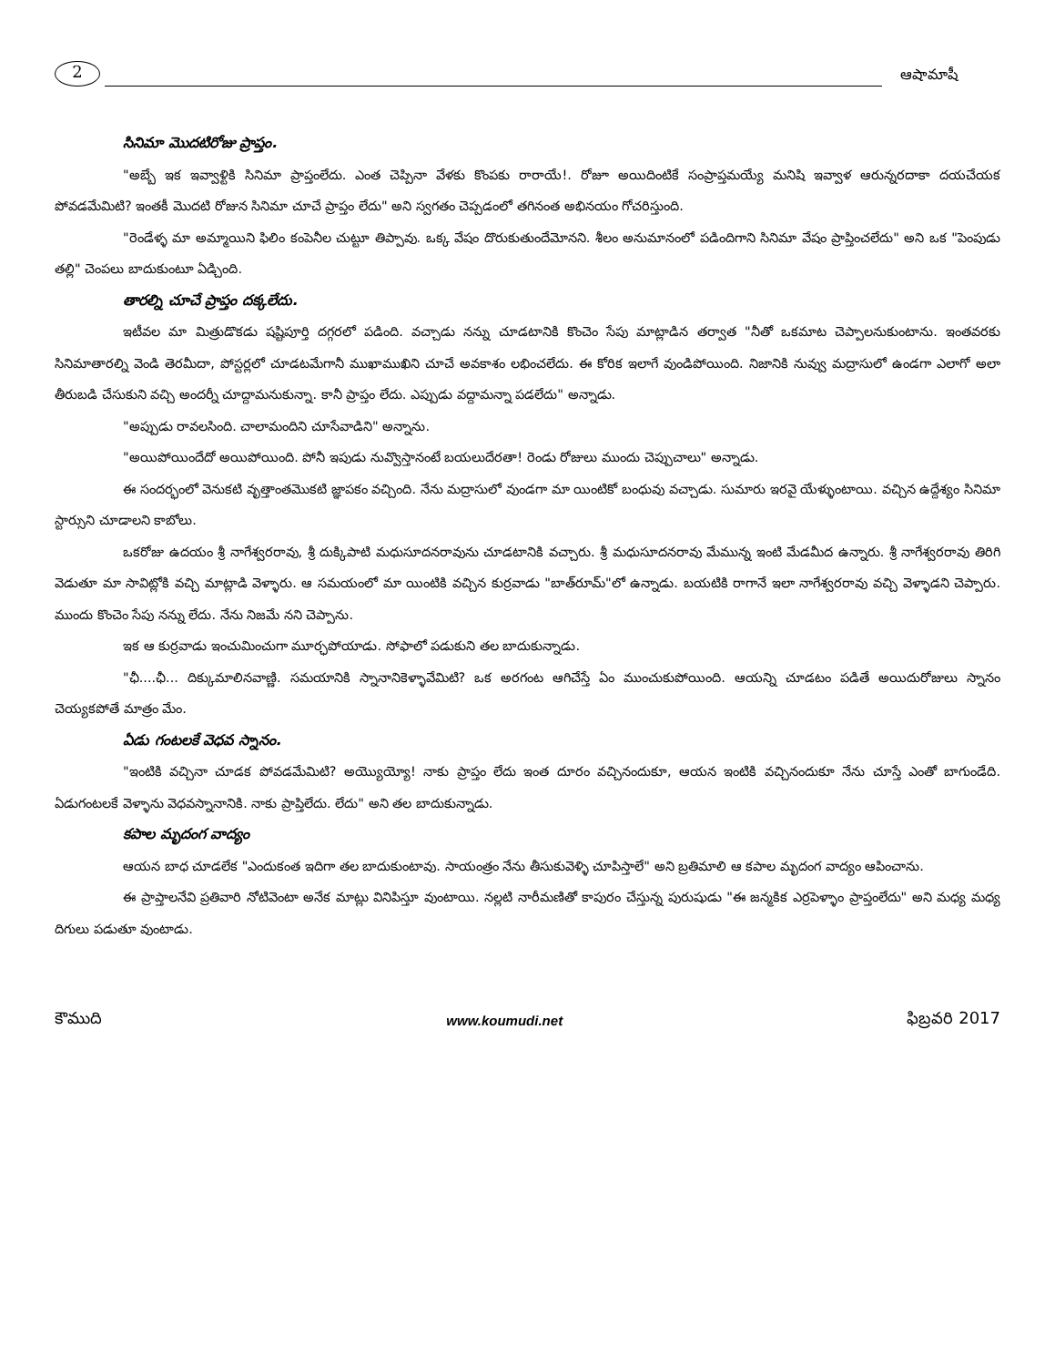2
ఆషామాషీ
సినిమా మొదటిరోజు ప్రాప్తం.
"అబ్బే ఇక ఇవ్వాళ్టికి సినిమా ప్రాప్తంలేదు. ఎంత చెప్పినా వేళకు కొంపకు రారాయే!. రోజూ అయిదింటికే సంప్రాప్తమయ్యే మనిషి ఇవ్వాళ ఆరున్నరదాకా దయచేయక పోవడమేమిటి? ఇంతకీ మొదటి రోజున సినిమా చూచే ప్రాప్తం లేదు" అని స్వగతం చెప్పడంలో తగినంత అభినయం గోచరిస్తుంది.
"రెండేళ్ళ మా అమ్మాయిని ఫిలిం కంపెనీల చుట్టూ తిప్పావు. ఒక్క వేషం దొరుకుతుందేమోనని. శీలం అనుమానంలో పడిందిగాని సినిమా వేషం ప్రాప్తించలేదు" అని ఒక "పెంపుడు తల్లి" చెంపలు బాదుకుంటూ ఏడ్చింది.
తారల్ని చూచే ప్రాప్తం దక్కలేదు.
ఇటీవల మా మిత్రుడొకడు షష్టిపూర్తి దగ్గరలో పడింది. వచ్చాడు నన్ను చూడటానికి కొంచెం సేపు మాట్లాడిన తర్వాత "నీతో ఒకమాట చెప్పాలనుకుంటాను. ఇంతవరకు సినిమాతారల్ని వెండి తెరమీదా, పోస్టర్లలో చూడటమేగానీ ముఖాముఖిని చూచే అవకాశం లభించలేదు. ఈ కోరిక ఇలాగే వుండిపోయింది. నిజానికి నువ్వు మద్రాసులో ఉండగా ఎలాగో అలా తీరుబడి చేసుకుని వచ్చి అందర్నీ చూద్దామనుకున్నా. కానీ ప్రాప్తం లేదు. ఎప్పుడు వద్దామన్నా పడలేదు" అన్నాడు.
"అప్పుడు రావలసింది. చాలామందిని చూసేవాడిని" అన్నాను.
"అయిపోయిందేదో అయిపోయింది. పోనీ ఇపుడు నువ్వొస్తానంటే బయలుదేరతా! రెండు రోజులు ముందు చెప్పుచాలు" అన్నాడు.
ఈ సందర్భంలో వెనుకటి వృత్తాంతమొకటి జ్ఞాపకం వచ్చింది. నేను మద్రాసులో వుండగా మా యింటికో బంధువు వచ్చాడు. సుమారు ఇరవై యేళ్ళుంటాయి. వచ్చిన ఉద్దేశ్యం సినిమా స్టార్సుని చూడాలని కాబోలు.
ఒకరోజు ఉదయం శ్రీ నాగేశ్వరరావు, శ్రీ దుక్కిపాటి మధుసూదనరావును చూడటానికి వచ్చారు. శ్రీ మధుసూదనరావు మేమున్న ఇంటి మేడమీద ఉన్నారు. శ్రీ నాగేశ్వరరావు తిరిగి వెడుతూ మా సావిట్లోకి వచ్చి మాట్లాడి వెళ్ళారు. ఆ సమయంలో మా యింటికి వచ్చిన కుర్రవాడు "బాత్‌రూమ్"లో ఉన్నాడు. బయటికి రాగానే ఇలా నాగేశ్వరరావు వచ్చి వెళ్ళాడని చెప్పారు. ముందు కొంచెం సేపు నన్ను లేదు. నేను నిజమే నని చెప్పాను.
ఇక ఆ కుర్రవాడు ఇంచుమించుగా మూర్ఛపోయాడు. సోఫాలో పడుకుని తల బాదుకున్నాడు.
"ఛీ....ఛీ... దిక్కుమాలినవాణ్ణి. సమయానికి స్నానానికెళ్ళావేమిటి? ఒక అరగంట ఆగిచేస్తే ఏం ముంచుకుపోయింది. ఆయన్ని చూడటం పడితే అయిదురోజులు స్నానం చెయ్యకపోతే మాత్రం మేం.
ఏడు గంటలకే వెధవ స్నానం.
"ఇంటికి వచ్చినా చూడక పోవడమేమిటి? అయ్యొయ్యో! నాకు ప్రాప్తం లేదు ఇంత దూరం వచ్చినందుకూ, ఆయన ఇంటికి వచ్చినందుకూ నేను చూస్తే ఎంతో బాగుండేది. ఏడుగంటలకే వెళ్ళాను వెధవస్నానానికి. నాకు ప్రాప్తిలేదు. లేదు" అని తల బాదుకున్నాడు.
కపాల మృదంగ వాద్యం
ఆయన బాధ చూడలేక "ఎందుకంత ఇదిగా తల బాదుకుంటావు. సాయంత్రం నేను తీసుకువెళ్ళి చూపిస్తాలే" అని బ్రతిమాలి ఆ కపాల మృదంగ వాద్యం ఆపించాను.
ఈ ప్రాప్తాలనేవి ప్రతివారి నోటివెంటా అనేక మాట్లు వినిపిస్తూ వుంటాయి. నల్లటి నారీమణితో కాపురం చేస్తున్న పురుషుడు "ఈ జన్మకిక ఎర్రపెళ్ళాం ప్రాప్తంలేదు" అని మధ్య మధ్య దిగులు పడుతూ వుంటాడు.
కౌముది www.koumudi.net ఫిబ్రవరి 2017